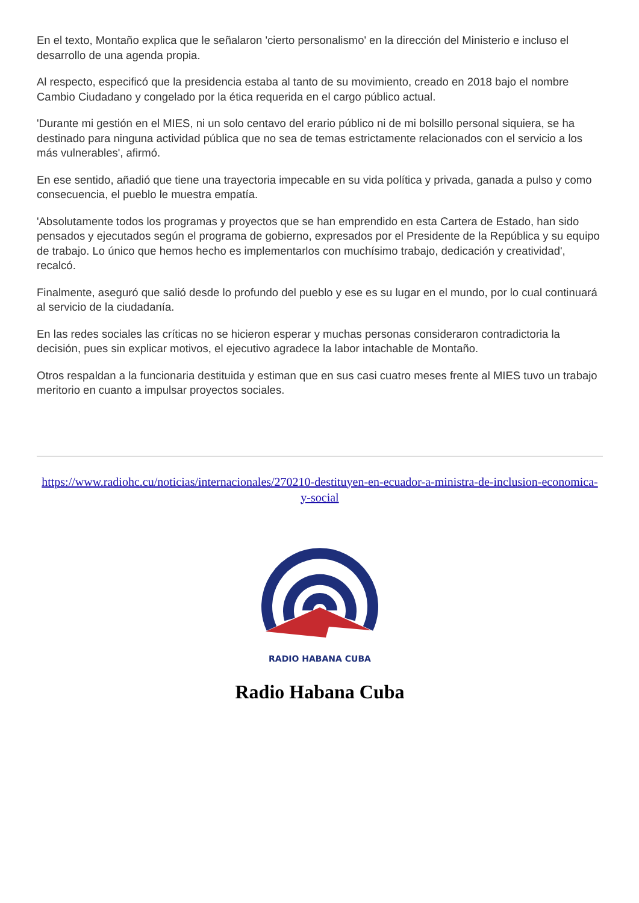En el texto, Montaño explica que le señalaron 'cierto personalismo' en la dirección del Ministerio e incluso el desarrollo de una agenda propia.
Al respecto, especificó que la presidencia estaba al tanto de su movimiento, creado en 2018 bajo el nombre Cambio Ciudadano y congelado por la ética requerida en el cargo público actual.
'Durante mi gestión en el MIES, ni un solo centavo del erario público ni de mi bolsillo personal siquiera, se ha destinado para ninguna actividad pública que no sea de temas estrictamente relacionados con el servicio a los más vulnerables', afirmó.
En ese sentido, añadió que tiene una trayectoria impecable en su vida política y privada, ganada a pulso y como consecuencia, el pueblo le muestra empatía.
'Absolutamente todos los programas y proyectos que se han emprendido en esta Cartera de Estado, han sido pensados y ejecutados según el programa de gobierno, expresados por el Presidente de la República y su equipo de trabajo. Lo único que hemos hecho es implementarlos con muchísimo trabajo, dedicación y creatividad', recalcó.
Finalmente, aseguró que salió desde lo profundo del pueblo y ese es su lugar en el mundo, por lo cual continuará al servicio de la ciudadanía.
En las redes sociales las críticas no se hicieron esperar y muchas personas consideraron contradictoria la decisión, pues sin explicar motivos, el ejecutivo agradece la labor intachable de Montaño.
Otros respaldan a la funcionaria destituida y estiman que en sus casi cuatro meses frente al MIES tuvo un trabajo meritorio en cuanto a impulsar proyectos sociales.
https://www.radiohc.cu/noticias/internacionales/270210-destituyen-en-ecuador-a-ministra-de-inclusion-economica-y-social
RADIO HABANA CUBA
Radio Habana Cuba